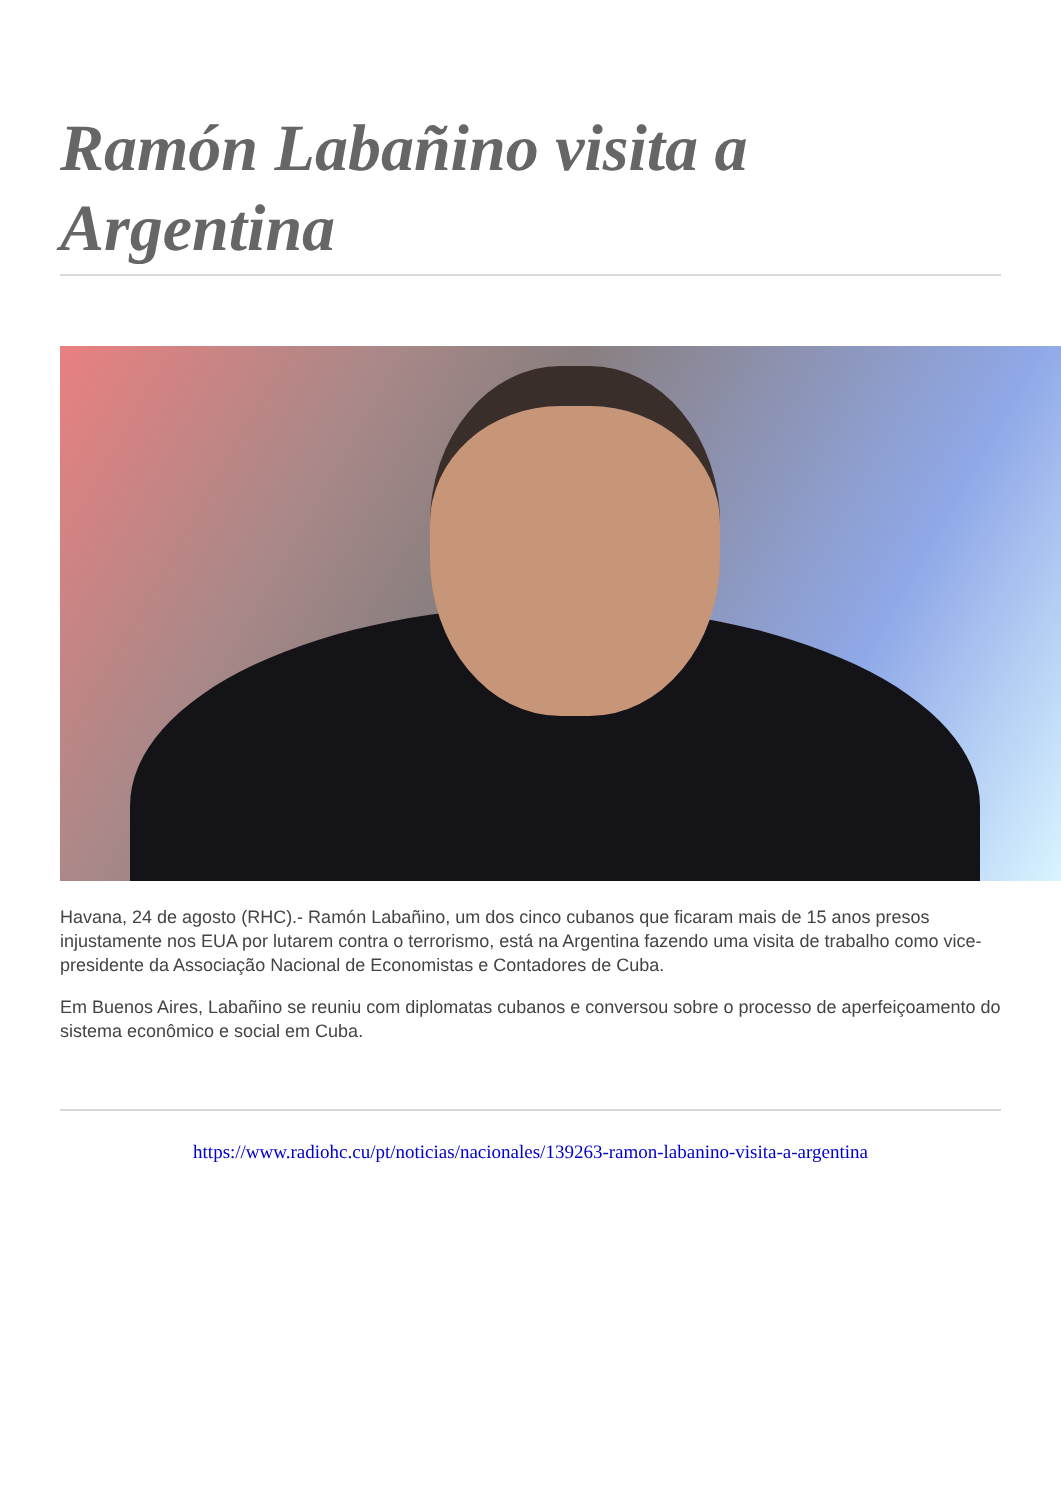Ramón Labañino visita a Argentina
Havana, 24 de agosto (RHC).- Ramón Labañino, um dos cinco cubanos que ficaram mais de 15 anos presos injustamente nos EUA por lutarem contra o terrorismo, está na Argentina fazendo uma visita de trabalho como vice-presidente da Associação Nacional de Economistas e Contadores de Cuba.
Em Buenos Aires, Labañino se reuniu com diplomatas cubanos e conversou sobre o processo de aperfeiçoamento do sistema econômico e social em Cuba.
https://www.radiohc.cu/pt/noticias/nacionales/139263-ramon-labanino-visita-a-argentina